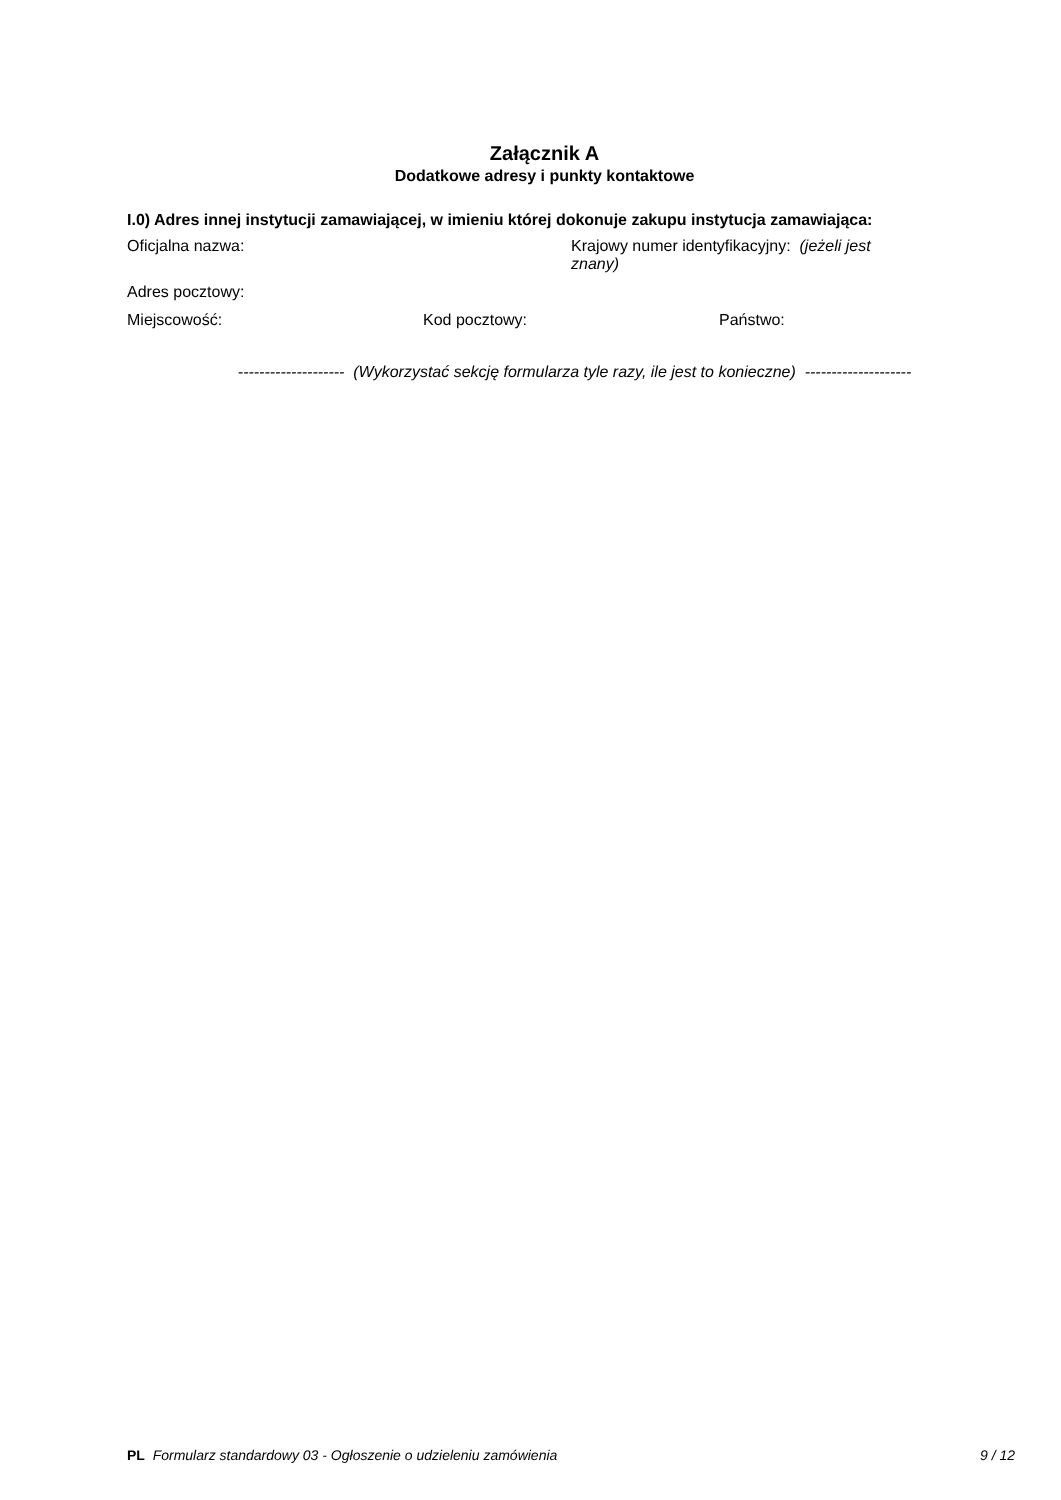Załącznik A
Dodatkowe adresy i punkty kontaktowe
I.0) Adres innej instytucji zamawiającej, w imieniu której dokonuje zakupu instytucja zamawiająca:
Oficjalna nazwa: Krajowy numer identyfikacyjny: (jeżeli jest znany)
Adres pocztowy:
Miejscowość: Kod pocztowy: Państwo:
-------------------- (Wykorzystać sekcję formularza tyle razy, ile jest to konieczne) --------------------
PL Formularz standardowy 03 - Ogłoszenie o udzieleniu zamówienia 9 / 12